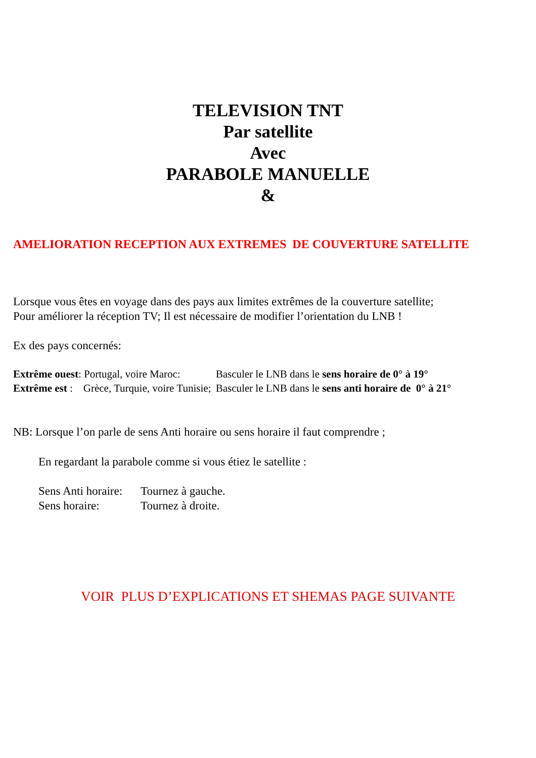TELEVISION TNT
Par satellite
Avec
PARABOLE MANUELLE
&
AMELIORATION RECEPTION AUX EXTREMES DE COUVERTURE SATELLITE
Lorsque vous êtes en voyage dans des pays aux limites extrêmes de la couverture satellite;
Pour améliorer la réception TV; Il est nécessaire de modifier l’orientation du LNB !
Ex des pays concernés:
| Extrême ouest : Portugal, voire Maroc: | | Basculer le LNB dans le sens horaire de 0° à 19° |
| Extrême est : Grèce, Turquie, voire Tunisie; | | Basculer le LNB dans le sens anti horaire de 0° à 21° |
NB: Lorsque l’on parle de sens Anti horaire ou sens horaire il faut comprendre ;
En regardant la parabole comme si vous étiez le satellite :
| Sens Anti horaire: | Tournez à gauche. |
| Sens horaire: | Tournez à droite. |
VOIR PLUS D’EXPLICATIONS ET SHEMAS PAGE SUIVANTE